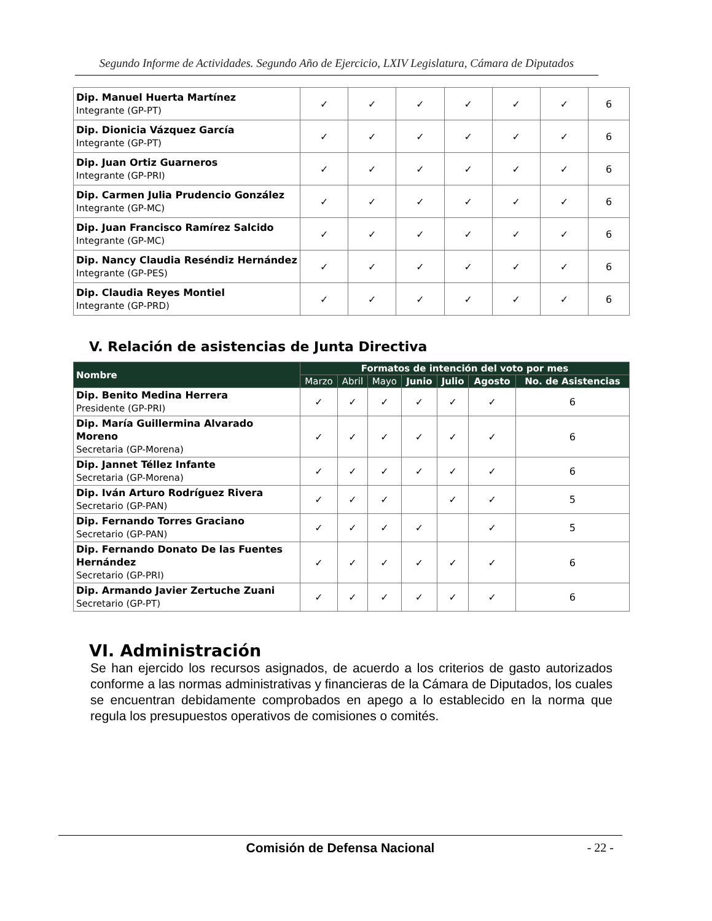Segundo Informe de Actividades. Segundo Año de Ejercicio, LXIV Legislatura, Cámara de Diputados
| Dip. Manuel Huerta Martínez Integrante (GP-PT) | ✓ | ✓ | ✓ | ✓ | ✓ | ✓ | 6 |
| Dip. Dionicia Vázquez García Integrante (GP-PT) | ✓ | ✓ | ✓ | ✓ | ✓ | ✓ | 6 |
| Dip. Juan Ortiz Guarneros Integrante (GP-PRI) | ✓ | ✓ | ✓ | ✓ | ✓ | ✓ | 6 |
| Dip. Carmen Julia Prudencio González Integrante (GP-MC) | ✓ | ✓ | ✓ | ✓ | ✓ | ✓ | 6 |
| Dip. Juan Francisco Ramírez Salcido Integrante (GP-MC) | ✓ | ✓ | ✓ | ✓ | ✓ | ✓ | 6 |
| Dip. Nancy Claudia Reséndiz Hernández Integrante (GP-PES) | ✓ | ✓ | ✓ | ✓ | ✓ | ✓ | 6 |
| Dip. Claudia Reyes Montiel Integrante (GP-PRD) | ✓ | ✓ | ✓ | ✓ | ✓ | ✓ | 6 |
V. Relación de asistencias de Junta Directiva
| Nombre | Formatos de intención del voto por mes | | | | | | |
| --- | --- | --- | --- | --- | --- | --- | --- |
| | Marzo | Abril | Mayo | Junio | Julio | Agosto | No. de Asistencias |
| Dip. Benito Medina Herrera Presidente (GP-PRI) | ✓ | ✓ | ✓ | ✓ | ✓ | ✓ | 6 |
| Dip. María Guillermina Alvarado Moreno Secretaria (GP-Morena) | ✓ | ✓ | ✓ | ✓ | ✓ | ✓ | 6 |
| Dip. Jannet Téllez Infante Secretaria (GP-Morena) | ✓ | ✓ | ✓ | ✓ | ✓ | ✓ | 6 |
| Dip. Iván Arturo Rodríguez Rivera Secretario (GP-PAN) | ✓ | ✓ | ✓ | | ✓ | ✓ | 5 |
| Dip. Fernando Torres Graciano Secretario (GP-PAN) | ✓ | ✓ | ✓ | ✓ | | ✓ | 5 |
| Dip. Fernando Donato De las Fuentes Hernández Secretario (GP-PRI) | ✓ | ✓ | ✓ | ✓ | ✓ | ✓ | 6 |
| Dip. Armando Javier Zertuche Zuani Secretario (GP-PT) | ✓ | ✓ | ✓ | ✓ | ✓ | ✓ | 6 |
VI. Administración
Se han ejercido los recursos asignados, de acuerdo a los criterios de gasto autorizados conforme a las normas administrativas y financieras de la Cámara de Diputados, los cuales se encuentran debidamente comprobados en apego a lo establecido en la norma que regula los presupuestos operativos de comisiones o comités.
Comisión de Defensa Nacional - 22 -